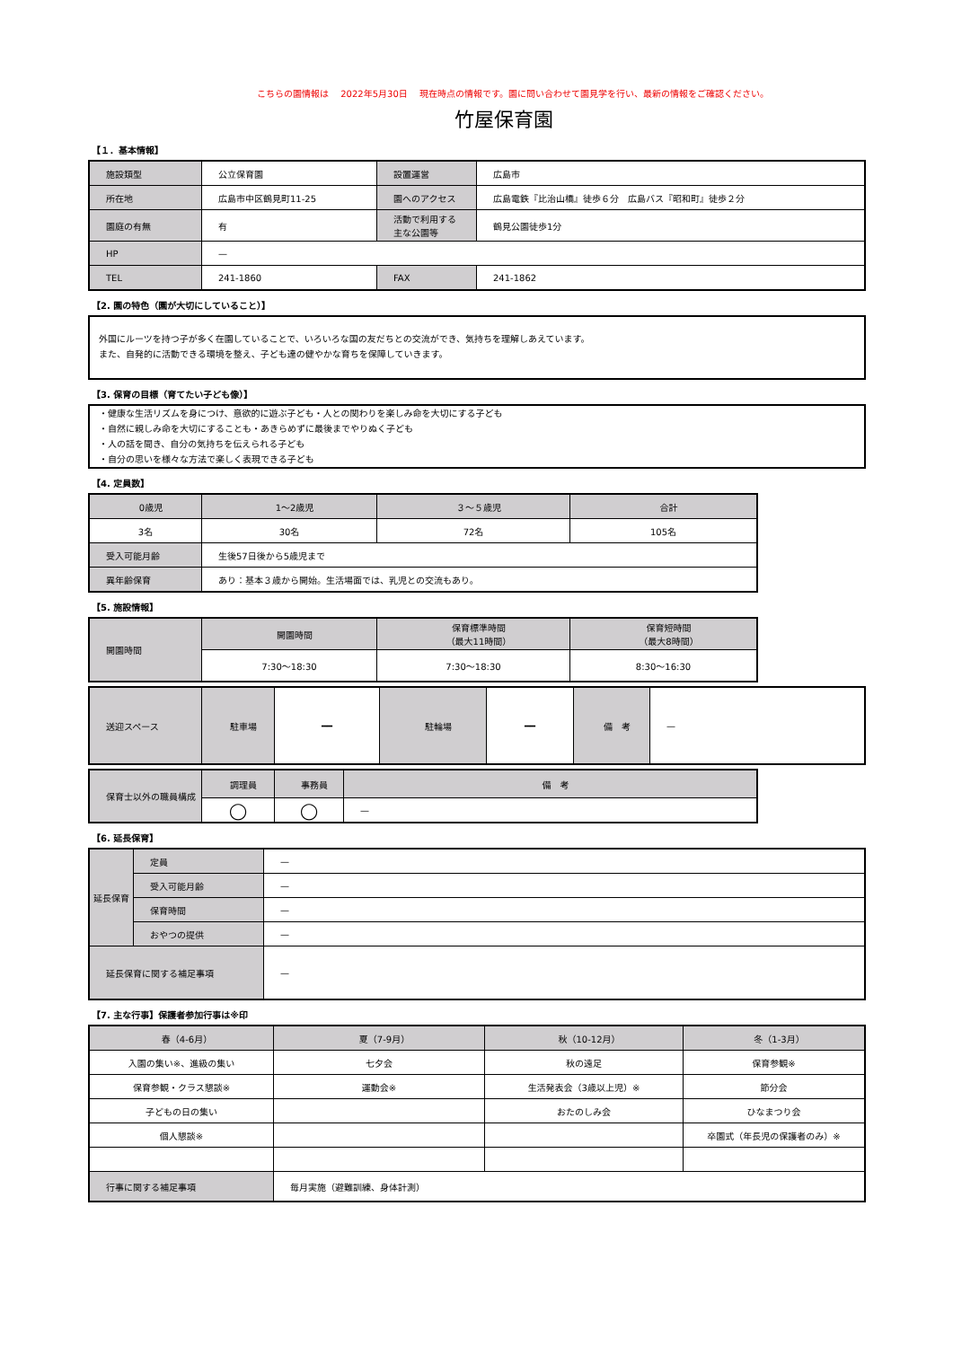こちらの園情報は　 2022年5月30日　 現在時点の情報です。園に問い合わせて園見学を行い、最新の情報をご確認ください。
竹屋保育園
【１．基本情報】
| 施設類型 | 公立保育園 | 設置運営 | 広島市 |
| 所在地 | 広島市中区鶴見町11-25 | 園へのアクセス | 広島電鉄『比治山橋』徒歩６分 広島バス『昭和町』徒歩２分 |
| 園庭の有無 | 有 | 活動で利用する 主な公園等 | 鶴見公園徒歩1分 |
| HP | — | | |
| TEL | 241-1860 | FAX | 241-1862 |
【2. 園の特色（園が大切にしていること）】
外国にルーツを持つ子が多く在園していることで、いろいろな国の友だちとの交流ができ、気持ちを理解しあえています。
また、自発的に活動できる環境を整え、子ども達の健やかな育ちを保障していきます。
【3. 保育の目標（育てたい子ども像）】
・健康な生活リズムを身につけ、意欲的に遊ぶ子ども・人との関わりを楽しみ命を大切にする子ども
・自然に親しみ命を大切にすることも・あきらめずに最後までやりぬく子ども
・人の話を聞き、自分の気持ちを伝えられる子ども
・自分の思いを様々な方法で楽しく表現できる子ども
【4. 定員数】
| 0歳児 | 1～2歳児 | ３～５歳児 | 合計 |
| 3名 | 30名 | 72名 | 105名 |
| 受入可能月齢 | 生後57日後から5歳児まで | | |
| 異年齢保育 | あり：基本３歳から開始。生活場面では、乳児との交流もあり。 | | |
【5. 施設情報】
| 開園時間 | 開園時間 | 保育標準時間 （最大11時間） | 保育短時間 （最大8時間） |
| | 7:30～18:30 | 7:30～18:30 | 8:30～16:30 |
| 送迎スペース | 駐車場 | ━━ | 駐輪場 | ━━ | 備 考 | — |
| 保育士以外の職員構成 | 調理員 | 事務員 | 備 考 |
| | ◯ | ◯ | — |
【6. 延長保育】
| 延長保育 | 定員 | — |
| | 受入可能月齢 | — |
| | 保育時間 | — |
| | おやつの提供 | — |
| 延長保育に関する補足事項 | | — |
【7. 主な行事】保護者参加行事は※印
| 春（4-6月） | 夏（7-9月） | 秋（10-12月） | 冬（1-3月） |
| 入園の集い※、進級の集い | 七夕会 | 秋の遠足 | 保育参観※ |
| 保育参観・クラス懇談※ | 運動会※ | 生活発表会（3歳以上児）※ | 節分会 |
| 子どもの日の集い | | おたのしみ会 | ひなまつり会 |
| 個人懇談※ | | | 卒園式（年長児の保護者のみ）※ |
| 行事に関する補足事項 | 毎月実施（避難訓練、身体計測） | | |